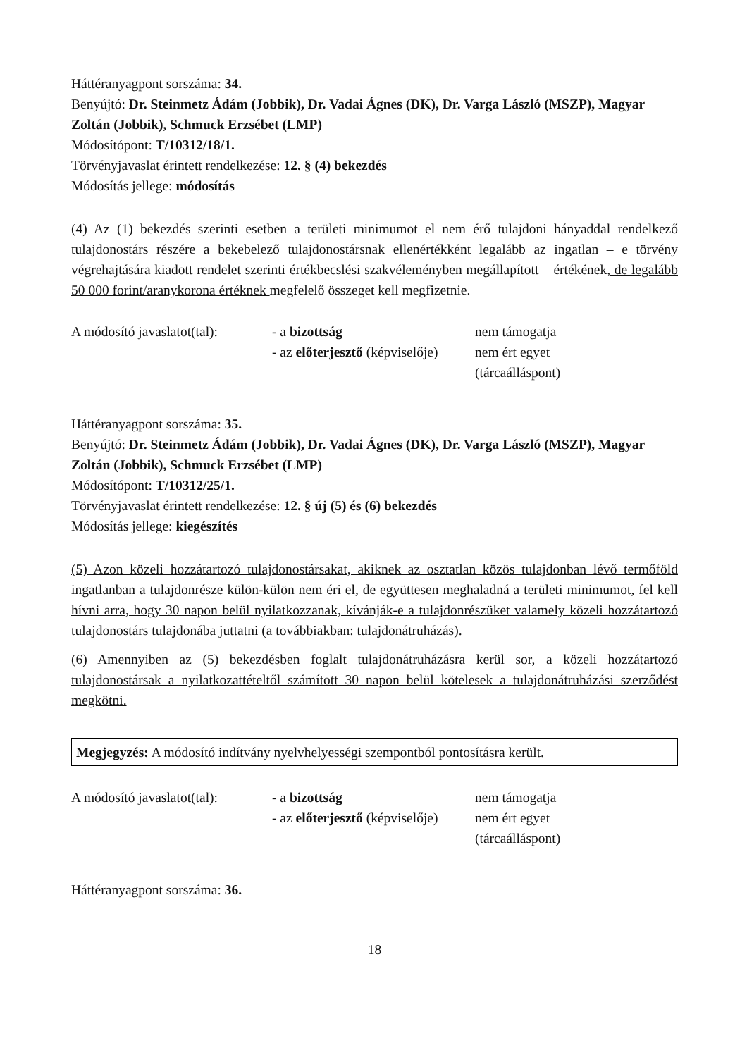Háttéranyagpont sorszáma: 34.
Benyújtó: Dr. Steinmetz Ádám (Jobbik), Dr. Vadai Ágnes (DK), Dr. Varga László (MSZP), Magyar Zoltán (Jobbik), Schmuck Erzsébet (LMP)
Módosítópont: T/10312/18/1.
Törvényjavaslat érintett rendelkezése: 12. § (4) bekezdés
Módosítás jellege: módosítás
(4) Az (1) bekezdés szerinti esetben a területi minimumot el nem érő tulajdoni hányaddal rendelkező tulajdonostárs részére a bekebelező tulajdonostársnak ellenértékként legalább az ingatlan – e törvény végrehajtására kiadott rendelet szerinti értékbecslési szakvéleményben megállapított – értékének, de legalább 50 000 forint/aranykorona értéknek megfelelő összeget kell megfizetnie.
A módosító javaslatot(tal):
- a bizottság
- az előterjesztő (képviselője)
nem támogatja
nem ért egyet
(tárcaálláspont)
Háttéranyagpont sorszáma: 35.
Benyújtó: Dr. Steinmetz Ádám (Jobbik), Dr. Vadai Ágnes (DK), Dr. Varga László (MSZP), Magyar Zoltán (Jobbik), Schmuck Erzsébet (LMP)
Módosítópont: T/10312/25/1.
Törvényjavaslat érintett rendelkezése: 12. § új (5) és (6) bekezdés
Módosítás jellege: kiegészítés
(5) Azon közeli hozzátartozó tulajdonostársakat, akiknek az osztatlan közös tulajdonban lévő termőföld ingatlanban a tulajdonrésze külön-külön nem éri el, de együttesen meghaladná a területi minimumot, fel kell hívni arra, hogy 30 napon belül nyilatkozzanak, kívánják-e a tulajdonrészüket valamely közeli hozzátartozó tulajdonostárs tulajdonába juttatni (a továbbiakban: tulajdonátruházás).
(6) Amennyiben az (5) bekezdésben foglalt tulajdonátruházásra kerül sor, a közeli hozzátartozó tulajdonostársak a nyilatkozattételtől számított 30 napon belül kötelesek a tulajdonátruházási szerződést megkötni.
Megjegyzés: A módosító indítvány nyelvhelyességi szempontból pontosításra került.
A módosító javaslatot(tal):
- a bizottság
- az előterjesztő (képviselője)
nem támogatja
nem ért egyet
(tárcaálláspont)
Háttéranyagpont sorszáma: 36.
18